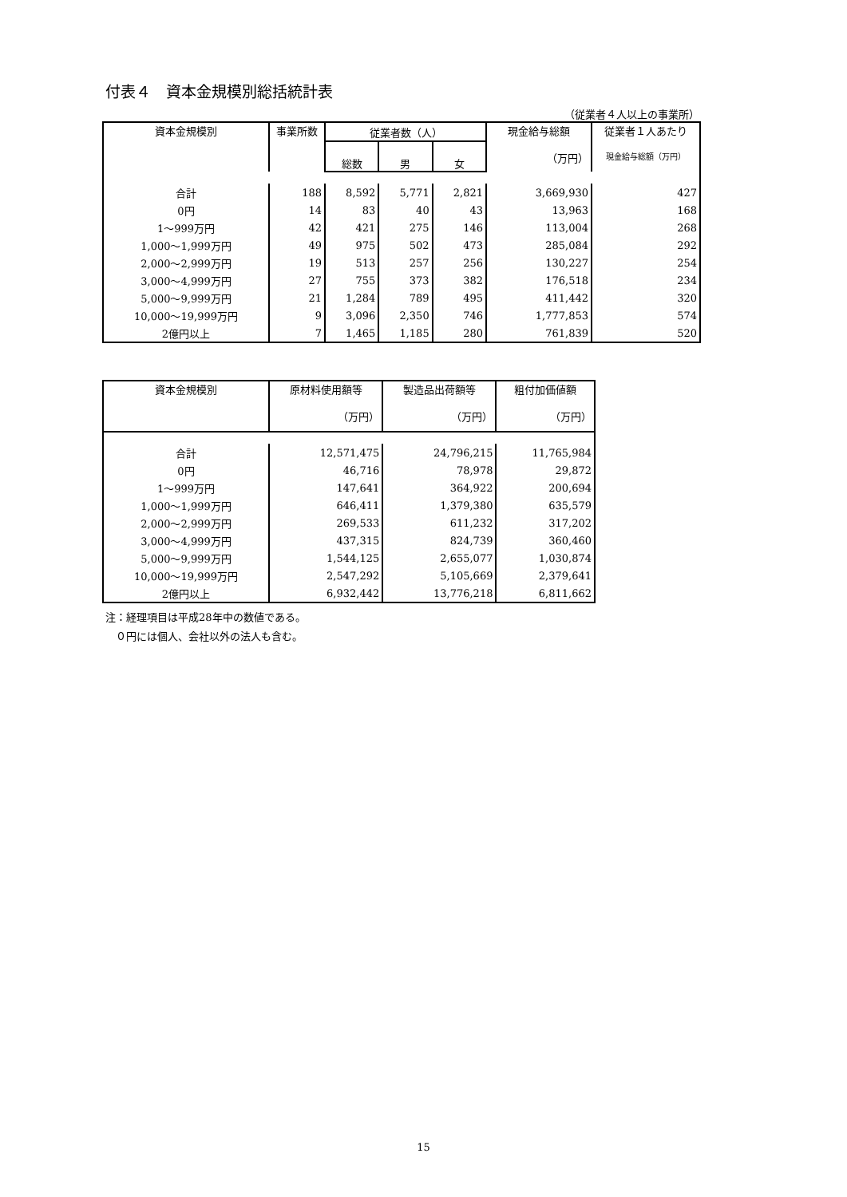付表４　資本金規模別総括統計表
（従業者４人以上の事業所）
| 資本金規模別 | 事業所数 | 従業者数（人） | | | 現金給与総額 （万円） | 従業者１人あたり 現金給与総額（万円） |
| --- | --- | --- | --- | --- | --- | --- |
| | | 総数 | 男 | 女 | | |
| 合計 | 188 | 8,592 | 5,771 | 2,821 | 3,669,930 | 427 |
| 0円 | 14 | 83 | 40 | 43 | 13,963 | 168 |
| 1～999万円 | 42 | 421 | 275 | 146 | 113,004 | 268 |
| 1,000～1,999万円 | 49 | 975 | 502 | 473 | 285,084 | 292 |
| 2,000～2,999万円 | 19 | 513 | 257 | 256 | 130,227 | 254 |
| 3,000～4,999万円 | 27 | 755 | 373 | 382 | 176,518 | 234 |
| 5,000～9,999万円 | 21 | 1,284 | 789 | 495 | 411,442 | 320 |
| 10,000～19,999万円 | 9 | 3,096 | 2,350 | 746 | 1,777,853 | 574 |
| 2億円以上 | 7 | 1,465 | 1,185 | 280 | 761,839 | 520 |
| 資本金規模別 | 原材料使用額等 （万円） | 製造品出荷額等 （万円） | 粗付加価値額 （万円） |
| --- | --- | --- | --- |
| 合計 | 12,571,475 | 24,796,215 | 11,765,984 |
| 0円 | 46,716 | 78,978 | 29,872 |
| 1～999万円 | 147,641 | 364,922 | 200,694 |
| 1,000～1,999万円 | 646,411 | 1,379,380 | 635,579 |
| 2,000～2,999万円 | 269,533 | 611,232 | 317,202 |
| 3,000～4,999万円 | 437,315 | 824,739 | 360,460 |
| 5,000～9,999万円 | 1,544,125 | 2,655,077 | 1,030,874 |
| 10,000～19,999万円 | 2,547,292 | 5,105,669 | 2,379,641 |
| 2億円以上 | 6,932,442 | 13,776,218 | 6,811,662 |
注：経理項目は平成28年中の数値である。
　０円には個人、会社以外の法人も含む。
15